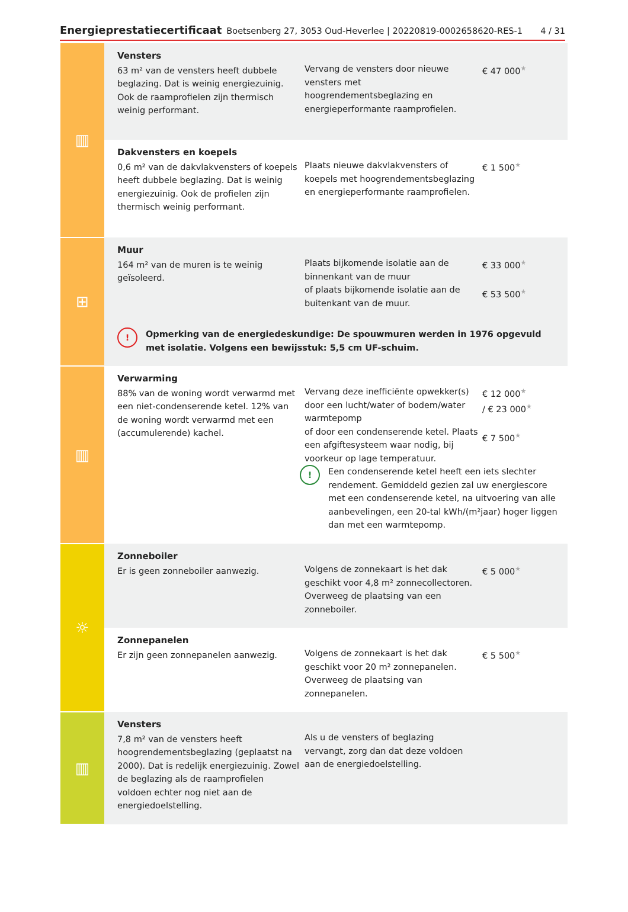Energieprestatiecertificaat Boetsenberg 27, 3053 Oud-Heverlee | 20220819-0002658620-RES-1 4 / 31
| ▥ | Vensters 63 m² van de vensters heeft dubbele beglazing. Dat is weinig energiezuinig. Ook de raamprofielen zijn thermisch weinig performant. | Vervang de vensters door nieuwe vensters met hoogrendementsbeglazing en energieperformante raamprofielen. | € 47 000 ★ |
| | Dakvensters en koepels 0,6 m² van de dakvlakvensters of koepels heeft dubbele beglazing. Dat is weinig energiezuinig. Ook de profielen zijn thermisch weinig performant. | Plaats nieuwe dakvlakvensters of koepels met hoogrendementsbeglazing en energieperformante raamprofielen. | € 1 500 ★ |
| ⊞ | Muur 164 m² van de muren is te weinig geïsoleerd. | Plaats bijkomende isolatie aan de binnenkant van de muur of plaats bijkomende isolatie aan de buitenkant van de muur. | € 33 000 ★ € 53 500 ★ |
| | ! Opmerking van de energiedeskundige: De spouwmuren werden in 1976 opgevuld met isolatie. Volgens een bewijsstuk: 5,5 cm UF-schuim. | | |
| ▥ | Verwarming 88% van de woning wordt verwarmd met een niet-condenserende ketel. 12% van de woning wordt verwarmd met een (accumulerende) kachel. | Vervang deze inefficiënte opwekker(s) door een lucht/water of bodem/water warmtepomp of door een condenserende ketel. Plaats een afgiftesysteem waar nodig, bij voorkeur op lage temperatuur. € 12 000 ★ / € 23 000 ★ € 7 500 ★ ! Een condenserende ketel heeft een iets slechter rendement. Gemiddeld gezien zal uw energiescore met een condenserende ketel, na uitvoering van alle aanbevelingen, een 20-tal kWh/(m²jaar) hoger liggen dan met een warmtepomp. | |
| ☼ | Zonneboiler Er is geen zonneboiler aanwezig. | Volgens de zonnekaart is het dak geschikt voor 4,8 m² zonnecollectoren. Overweeg de plaatsing van een zonneboiler. | € 5 000 ★ |
| | Zonnepanelen Er zijn geen zonnepanelen aanwezig. | Volgens de zonnekaart is het dak geschikt voor 20 m² zonnepanelen. Overweeg de plaatsing van zonnepanelen. | € 5 500 ★ |
| ▥ | Vensters 7,8 m² van de vensters heeft hoogrendementsbeglazing (geplaatst na 2000). Dat is redelijk energiezuinig. Zowel de beglazing als de raamprofielen voldoen echter nog niet aan de energiedoelstelling. | Als u de vensters of beglazing vervangt, zorg dan dat deze voldoen aan de energiedoelstelling. | |